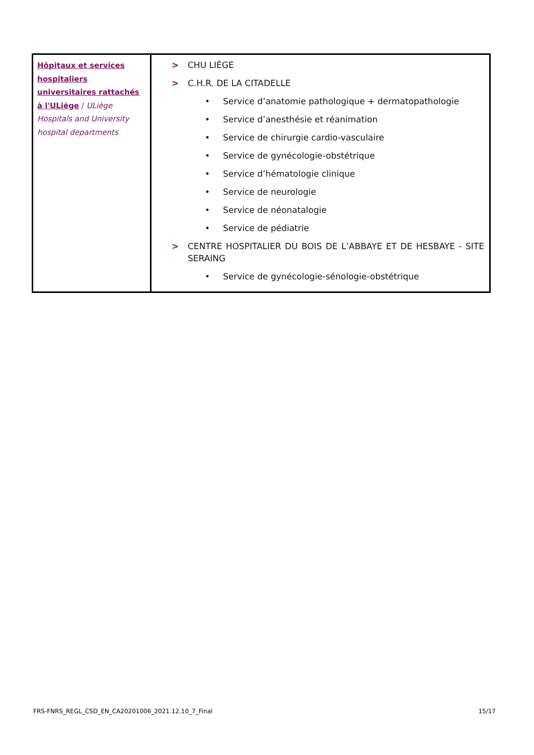| Hôpitaux et services hospitaliers universitaires rattachés à l'ULiège / ULiège Hospitals and University hospital departments | > CHU LIÈGE > C.H.R. DE LA CITADELLE • Service d’anatomie pathologique + dermatopathologie • Service d’anesthésie et réanimation • Service de chirurgie cardio-vasculaire • Service de gynécologie-obstétrique • Service d’hématologie clinique • Service de neurologie • Service de néonatalogie • Service de pédiatrie > CENTRE HOSPITALIER DU BOIS DE L’ABBAYE ET DE HESBAYE - SITE SERAING • Service de gynécologie-sénologie-obstétrique |
FRS-FNRS_REGL_CSD_EN_CA20201006_2021.12.10_7_Final 15/17